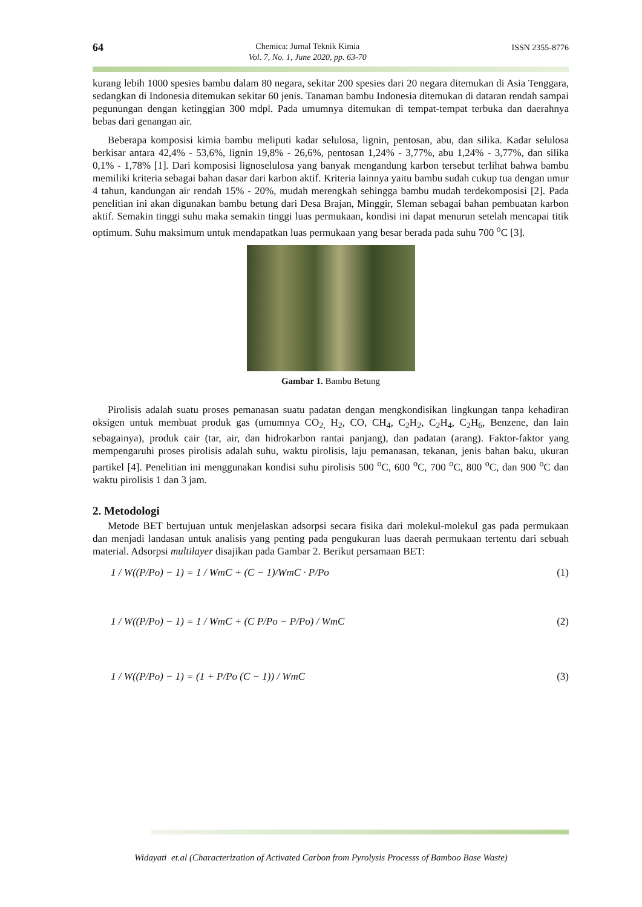64 Chemica: Jurnal Teknik Kimia
Vol. 7, No. 1, June 2020, pp. 63-70 ISSN 2355-8776
kurang lebih 1000 spesies bambu dalam 80 negara, sekitar 200 spesies dari 20 negara ditemukan di Asia Tenggara, sedangkan di Indonesia ditemukan sekitar 60 jenis. Tanaman bambu Indonesia ditemukan di dataran rendah sampai pegunungan dengan ketinggian 300 mdpl. Pada umumnya ditemukan di tempat-tempat terbuka dan daerahnya bebas dari genangan air.
Beberapa komposisi kimia bambu meliputi kadar selulosa, lignin, pentosan, abu, dan silika. Kadar selulosa berkisar antara 42,4% - 53,6%, lignin 19,8% - 26,6%, pentosan 1,24% - 3,77%, abu 1,24% - 3,77%, dan silika 0,1% - 1,78% [1]. Dari komposisi lignoselulosa yang banyak mengandung karbon tersebut terlihat bahwa bambu memiliki kriteria sebagai bahan dasar dari karbon aktif. Kriteria lainnya yaitu bambu sudah cukup tua dengan umur 4 tahun, kandungan air rendah 15% - 20%, mudah merengkah sehingga bambu mudah terdekomposisi [2]. Pada penelitian ini akan digunakan bambu betung dari Desa Brajan, Minggir, Sleman sebagai bahan pembuatan karbon aktif. Semakin tinggi suhu maka semakin tinggi luas permukaan, kondisi ini dapat menurun setelah mencapai titik optimum. Suhu maksimum untuk mendapatkan luas permukaan yang besar berada pada suhu 700 <sup>o</sup>C [3].
Gambar 1. Bambu Betung
Pirolisis adalah suatu proses pemanasan suatu padatan dengan mengkondisikan lingkungan tanpa kehadiran oksigen untuk membuat produk gas (umumnya CO<sub>2,</sub> H<sub>2</sub>, CO, CH<sub>4</sub>, C<sub>2</sub>H<sub>2</sub>, C<sub>2</sub>H<sub>4</sub>, C<sub>2</sub>H<sub>6</sub>, Benzene, dan lain sebagainya), produk cair (tar, air, dan hidrokarbon rantai panjang), dan padatan (arang). Faktor-faktor yang mempengaruhi proses pirolisis adalah suhu, waktu pirolisis, laju pemanasan, tekanan, jenis bahan baku, ukuran partikel [4]. Penelitian ini menggunakan kondisi suhu pirolisis 500 <sup>o</sup>C, 600 <sup>o</sup>C, 700 <sup>o</sup>C, 800 <sup>o</sup>C, dan 900 <sup>o</sup>C dan waktu pirolisis 1 dan 3 jam.
2. Metodologi
Metode BET bertujuan untuk menjelaskan adsorpsi secara fisika dari molekul-molekul gas pada permukaan dan menjadi landasan untuk analisis yang penting pada pengukuran luas daerah permukaan tertentu dari sebuah material. Adsorpsi multilayer disajikan pada Gambar 2. Berikut persamaan BET:
1 / W((P/Po) − 1) = 1 / WmC + (C − 1)/WmC · P/Po (1)
1 / W((P/Po) − 1) = 1 / WmC + (C P/Po − P/Po) / WmC (2)
1 / W((P/Po) − 1) = (1 + P/Po (C − 1)) / WmC (3)
Widayati et.al (Characterization of Activated Carbon from Pyrolysis Processs of Bamboo Base Waste)